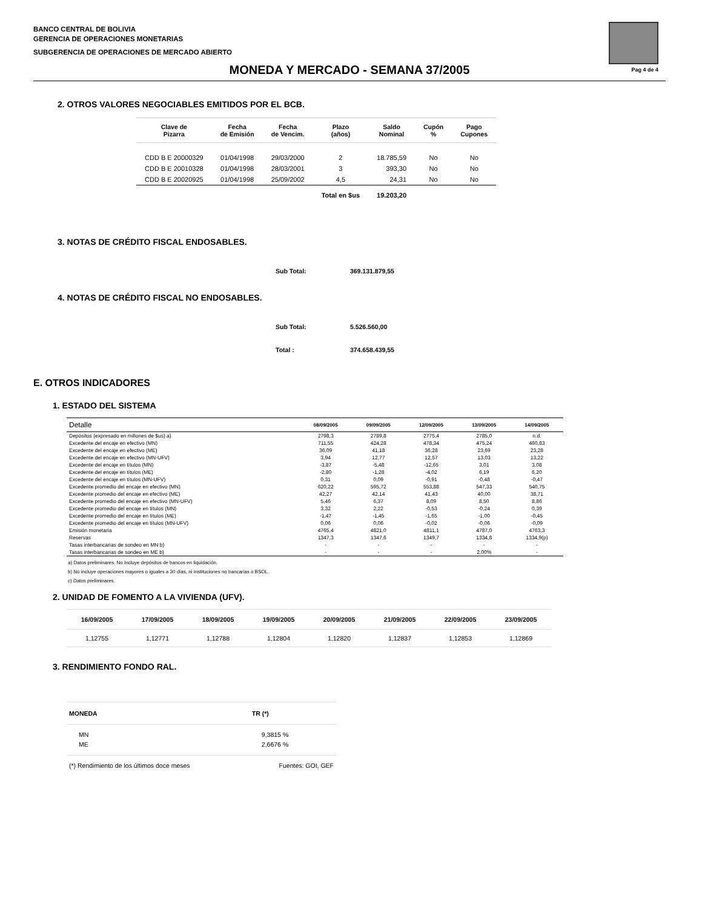BANCO CENTRAL DE BOLIVIA
GERENCIA DE OPERACIONES MONETARIAS
SUBGERENCIA DE OPERACIONES DE MERCADO ABIERTO
Pag 4 de 4
MONEDA Y MERCADO - SEMANA 37/2005
2. OTROS VALORES NEGOCIABLES EMITIDOS POR EL BCB.
| Clave de Pizarra | Fecha de Emisión | Fecha de Vencim. | Plazo (años) | Saldo Nominal | Cupón % | Pago Cupones |
| --- | --- | --- | --- | --- | --- | --- |
| CDD B E 20000329 | 01/04/1998 | 29/03/2000 | 2 | 18.785,59 | No | No |
| CDD B E 20010328 | 01/04/1998 | 28/03/2001 | 3 | 393,30 | No | No |
| CDD B E 20020925 | 01/04/1998 | 25/09/2002 | 4,5 | 24,31 | No | No |
| | | | Total en $us | 19.203,20 | | |
3. NOTAS DE CRÉDITO FISCAL ENDOSABLES.
Sub Total: 369.131.879,55
4. NOTAS DE CRÉDITO FISCAL NO ENDOSABLES.
Sub Total: 5.526.560,00
Total : 374.658.439,55
E. OTROS INDICADORES
1. ESTADO DEL SISTEMA
| Detalle | 08/09/2005 | 09/09/2005 | 12/09/2005 | 13/09/2005 | 14/09/2005 |
| --- | --- | --- | --- | --- | --- |
| Depósitos (expresado en millones de $us) a) | 2798,3 | 2789,8 | 2775,4 | 2785,0 | n.d. |
| Excedente del encaje en efectivo (MN) | 711,55 | 424,28 | 478,34 | 475,24 | 460,83 |
| Excedente del encaje en efectivo (ME) | 36,09 | 41,18 | 36,28 | 23,69 | 23,28 |
| Excedente del encaje en efectivo (MN-UFV) | 3,94 | 12,77 | 12,57 | 13,03 | 13,22 |
| Excedente del encaje en títulos (MN) | -3,87 | -5,48 | -12,65 | 3,01 | 3,08 |
| Excedente del encaje en títulos (ME) | -2,80 | -1,28 | -4,02 | 6,19 | 6,20 |
| Excedente del encaje en títulos (MN-UFV) | 0,31 | 0,09 | -0,91 | -0,48 | -0,47 |
| Excedente promedio del encaje en efectivo (MN) | 620,22 | 595,72 | 553,88 | 547,33 | 540,75 |
| Excedente promedio del encaje en efectivo (ME) | 42,27 | 42,14 | 41,43 | 40,00 | 38,71 |
| Excedente promedio del encaje en efectivo (MN-UFV) | 5,46 | 6,37 | 8,09 | 8,50 | 8,86 |
| Excedente promedio del encaje en títulos (MN) | 3,32 | 2,22 | -0,53 | -0,24 | 0,39 |
| Excedente promedio del encaje en títulos (ME) | -1,47 | -1,45 | -1,65 | -1,00 | -0,45 |
| Excedente promedio del encaje en títulos (MN-UFV) | 0,06 | 0,06 | -0,02 | -0,06 | -0,09 |
| Emisión monetaria | 4765,4 | 4821,0 | 4811,1 | 4787,0 | 4763,3 |
| Reservas | 1347,3 | 1347,6 | 1349,7 | 1334,8 | 1334,9(p) |
| Tasas interbancarias de sondeo en MN b) | - | - | - | - | - |
| Tasas interbancarias de sondeo en ME b) | - | - | - | 2,00% | - |
a) Datos preliminares. No Incluye depósitos de bancos en liquidación.
b) No incluye operaciones mayores o iguales a 30 días, ni instituciones no bancarias o BSOL.
c) Datos preliminares.
2. UNIDAD DE FOMENTO A LA VIVIENDA (UFV).
| 16/09/2005 | 17/09/2005 | 18/09/2005 | 19/09/2005 | 20/09/2005 | 21/09/2005 | 22/09/2005 | 23/09/2005 |
| --- | --- | --- | --- | --- | --- | --- | --- |
| 1,12755 | 1,12771 | 1,12788 | 1,12804 | 1,12820 | 1,12837 | 1,12853 | 1,12869 |
3. RENDIMIENTO FONDO RAL.
| MONEDA | TR (*) |
| --- | --- |
| MN | 9,3815 % |
| ME | 2,6676 % |
| (*) Rendimiento de los últimos doce meses | Fuentes: GOI, GEF |